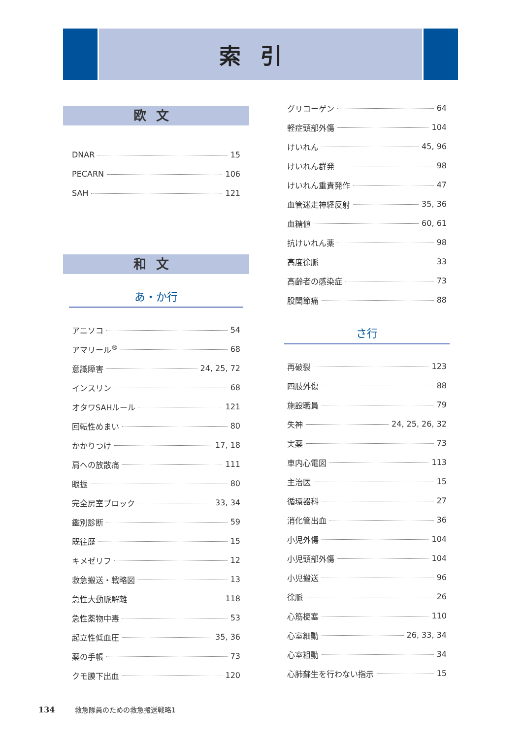索引
欧文
DNAR 15
PECARN 106
SAH 121
和文
あ・か行
アニソコ 54
アマリール<sup>®</sup> 68
意識障害 24, 25, 72
インスリン 68
オタワSAHルール 121
回転性めまい 80
かかりつけ 17, 18
肩への放散痛 111
眼振 80
完全房室ブロック 33, 34
鑑別診断 59
既往歴 15
キメゼリフ 12
救急搬送・戦略図 13
急性大動脈解離 118
急性薬物中毒 53
起立性低血圧 35, 36
薬の手帳 73
クモ膜下出血 120
グリコーゲン 64
軽症頭部外傷 104
けいれん 45, 96
けいれん群発 98
けいれん重責発作 47
血管迷走神経反射 35, 36
血糖値 60, 61
抗けいれん薬 98
高度徐脈 33
高齢者の感染症 73
股関節痛 88
さ行
再破裂 123
四肢外傷 88
施設職員 79
失神 24, 25, 26, 32
実薬 73
車内心電図 113
主治医 15
循環器科 27
消化管出血 36
小児外傷 104
小児頭部外傷 104
小児搬送 96
徐脈 26
心筋梗塞 110
心室細動 26, 33, 34
心室粗動 34
心肺蘇生を行わない指示 15
134 救急隊員のための救急搬送戦略1